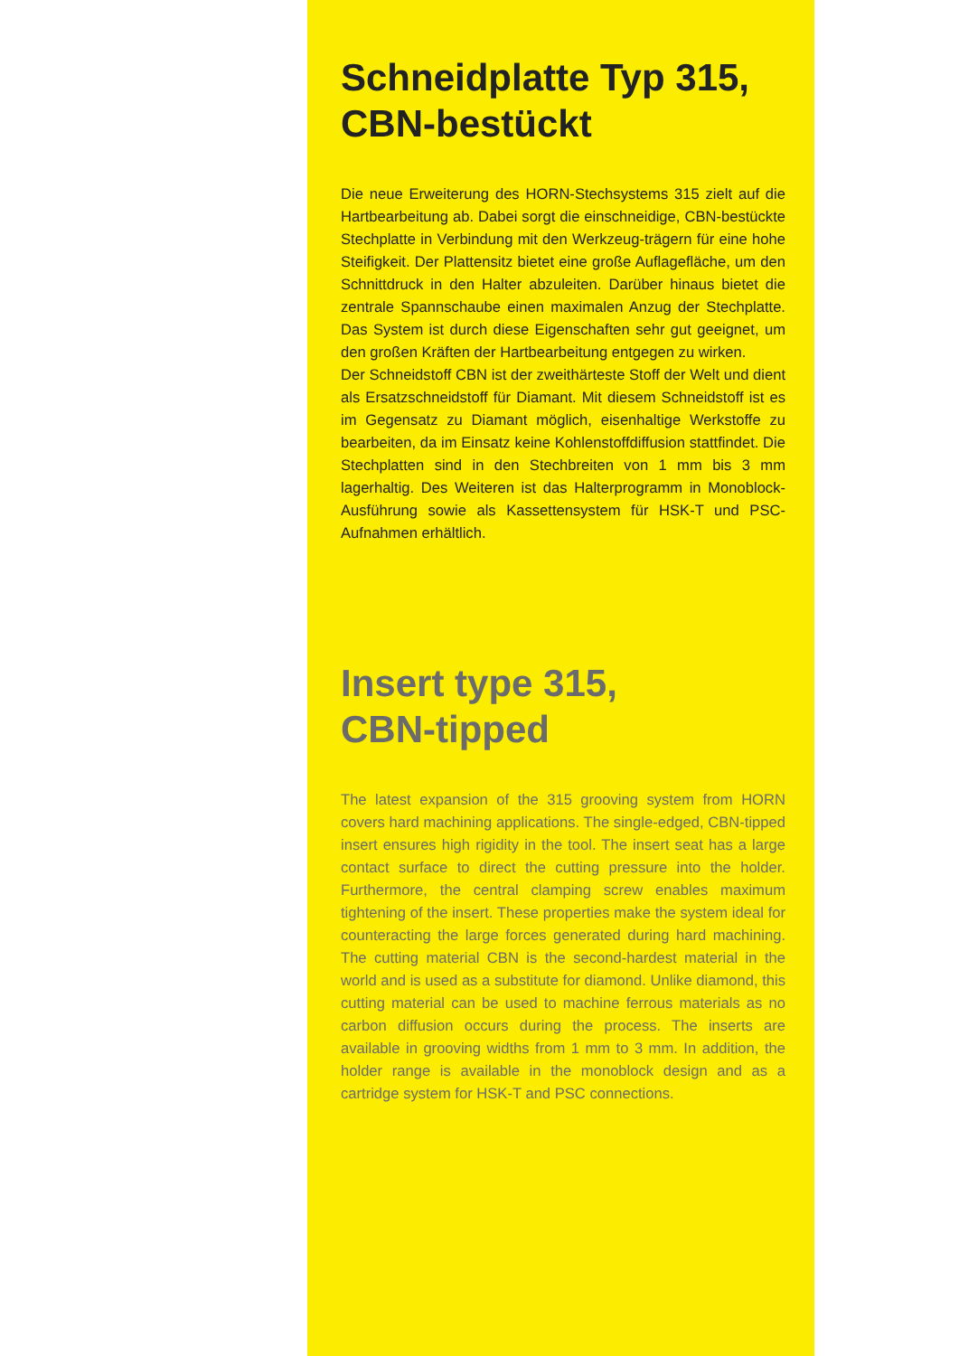Schneidplatte Typ 315,
CBN-bestückt
Die neue Erweiterung des HORN-Stechsystems 315 zielt auf die Hartbearbeitung ab. Dabei sorgt die einschneidige, CBN-bestückte Stechplatte in Verbindung mit den Werkzeug-trägern für eine hohe Steifigkeit. Der Plattensitz bietet eine große Auflagefläche, um den Schnittdruck in den Halter abzuleiten. Darüber hinaus bietet die zentrale Spannschaube einen maximalen Anzug der Stechplatte. Das System ist durch diese Eigenschaften sehr gut geeignet, um den großen Kräften der Hartbearbeitung entgegen zu wirken.
Der Schneidstoff CBN ist der zweithärteste Stoff der Welt und dient als Ersatzschneidstoff für Diamant. Mit diesem Schneidstoff ist es im Gegensatz zu Diamant möglich, eisenhaltige Werkstoffe zu bearbeiten, da im Einsatz keine Kohlenstoffdiffusion stattfindet. Die Stechplatten sind in den Stechbreiten von 1 mm bis 3 mm lagerhaltig. Des Weiteren ist das Halterprogramm in Monoblock-Ausführung sowie als Kassettensystem für HSK-T und PSC-Aufnahmen erhältlich.
Insert type 315,
CBN-tipped
The latest expansion of the 315 grooving system from HORN covers hard machining applications. The single-edged, CBN-tipped insert ensures high rigidity in the tool. The insert seat has a large contact surface to direct the cutting pressure into the holder. Furthermore, the central clamping screw enables maximum tightening of the insert. These properties make the system ideal for counteracting the large forces generated during hard machining. The cutting material CBN is the second-hardest material in the world and is used as a substitute for diamond. Unlike diamond, this cutting material can be used to machine ferrous materials as no carbon diffusion occurs during the process. The inserts are available in grooving widths from 1 mm to 3 mm. In addition, the holder range is available in the monoblock design and as a cartridge system for HSK-T and PSC connections.